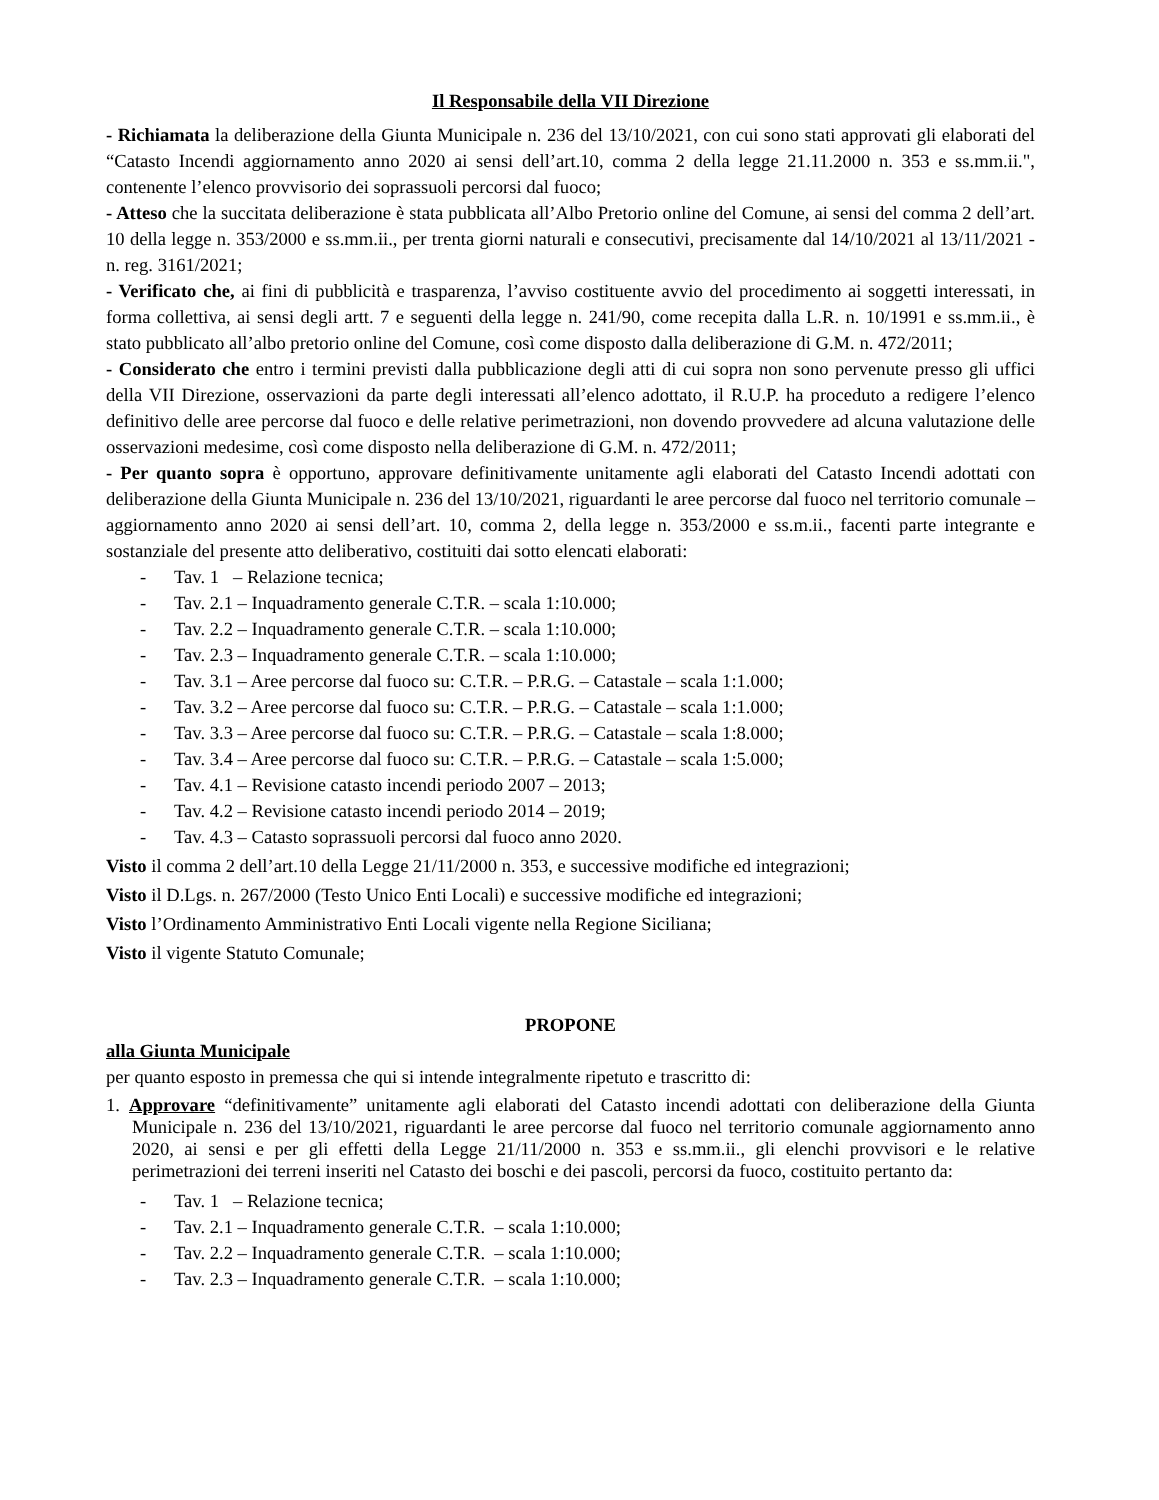Il Responsabile della VII Direzione
- Richiamata la deliberazione della Giunta Municipale n. 236 del 13/10/2021, con cui sono stati approvati gli elaborati del “Catasto Incendi aggiornamento anno 2020 ai sensi dell’art.10, comma 2 della legge 21.11.2000 n. 353 e ss.mm.ii.", contenente l’elenco provvisorio dei soprassuoli percorsi dal fuoco;
- Atteso che la succitata deliberazione è stata pubblicata all’Albo Pretorio online del Comune, ai sensi del comma 2 dell’art. 10 della legge n. 353/2000 e ss.mm.ii., per trenta giorni naturali e consecutivi, precisamente dal 14/10/2021 al 13/11/2021 - n. reg. 3161/2021;
- Verificato che, ai fini di pubblicità e trasparenza, l’avviso costituente avvio del procedimento ai soggetti interessati, in forma collettiva, ai sensi degli artt. 7 e seguenti della legge n. 241/90, come recepita dalla L.R. n. 10/1991 e ss.mm.ii., è stato pubblicato all’albo pretorio online del Comune, così come disposto dalla deliberazione di G.M. n. 472/2011;
- Considerato che entro i termini previsti dalla pubblicazione degli atti di cui sopra non sono pervenute presso gli uffici della VII Direzione, osservazioni da parte degli interessati all’elenco adottato, il R.U.P. ha proceduto a redigere l’elenco definitivo delle aree percorse dal fuoco e delle relative perimetrazioni, non dovendo provvedere ad alcuna valutazione delle osservazioni medesime, così come disposto nella deliberazione di G.M. n. 472/2011;
- Per quanto sopra è opportuno, approvare definitivamente unitamente agli elaborati del Catasto Incendi adottati con deliberazione della Giunta Municipale n. 236 del 13/10/2021, riguardanti le aree percorse dal fuoco nel territorio comunale – aggiornamento anno 2020 ai sensi dell’art. 10, comma 2, della legge n. 353/2000 e ss.m.ii., facenti parte integrante e sostanziale del presente atto deliberativo, costituiti dai sotto elencati elaborati:
- Tav. 1 – Relazione tecnica;
- Tav. 2.1 – Inquadramento generale C.T.R. – scala 1:10.000;
- Tav. 2.2 – Inquadramento generale C.T.R. – scala 1:10.000;
- Tav. 2.3 – Inquadramento generale C.T.R. – scala 1:10.000;
- Tav. 3.1 – Aree percorse dal fuoco su: C.T.R. – P.R.G. – Catastale – scala 1:1.000;
- Tav. 3.2 – Aree percorse dal fuoco su: C.T.R. – P.R.G. – Catastale – scala 1:1.000;
- Tav. 3.3 – Aree percorse dal fuoco su: C.T.R. – P.R.G. – Catastale – scala 1:8.000;
- Tav. 3.4 – Aree percorse dal fuoco su: C.T.R. – P.R.G. – Catastale – scala 1:5.000;
- Tav. 4.1 – Revisione catasto incendi periodo 2007 – 2013;
- Tav. 4.2 – Revisione catasto incendi periodo 2014 – 2019;
- Tav. 4.3 – Catasto soprassuoli percorsi dal fuoco anno 2020.
Visto il comma 2 dell’art.10 della Legge 21/11/2000 n. 353, e successive modifiche ed integrazioni;
Visto il D.Lgs. n. 267/2000 (Testo Unico Enti Locali) e successive modifiche ed integrazioni;
Visto l’Ordinamento Amministrativo Enti Locali vigente nella Regione Siciliana;
Visto il vigente Statuto Comunale;
PROPONE
alla Giunta Municipale
per quanto esposto in premessa che qui si intende integralmente ripetuto e trascritto di:
1. Approvare “definitivamente” unitamente agli elaborati del Catasto incendi adottati con deliberazione della Giunta Municipale n. 236 del 13/10/2021, riguardanti le aree percorse dal fuoco nel territorio comunale aggiornamento anno 2020, ai sensi e per gli effetti della Legge 21/11/2000 n. 353 e ss.mm.ii., gli elenchi provvisori e le relative perimetrazioni dei terreni inseriti nel Catasto dei boschi e dei pascoli, percorsi da fuoco, costituito pertanto da:
- Tav. 1 – Relazione tecnica;
- Tav. 2.1 – Inquadramento generale C.T.R. – scala 1:10.000;
- Tav. 2.2 – Inquadramento generale C.T.R. – scala 1:10.000;
- Tav. 2.3 – Inquadramento generale C.T.R. – scala 1:10.000;